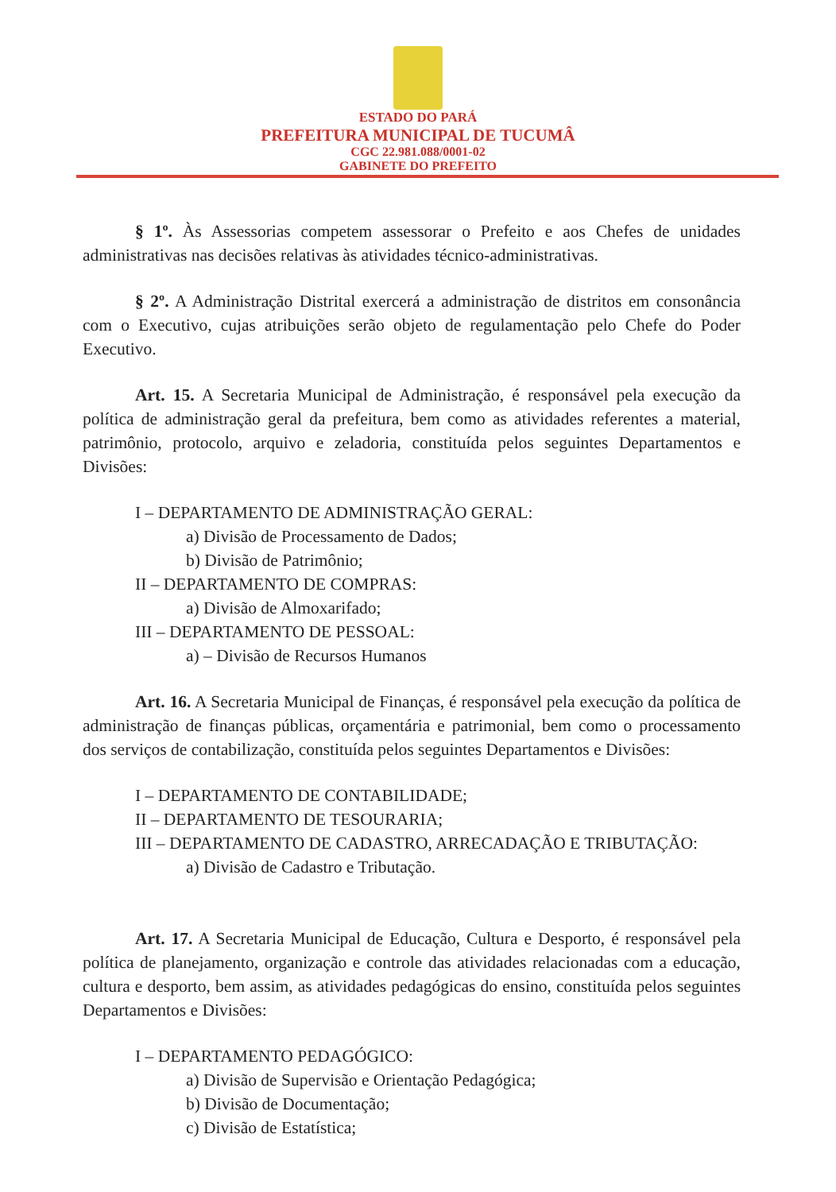ESTADO DO PARÁ
PREFEITURA MUNICIPAL DE TUCUMÂ
CGC 22.981.088/0001-02
GABINETE DO PREFEITO
§ 1º. Às Assessorias competem assessorar o Prefeito e aos Chefes de unidades administrativas nas decisões relativas às atividades técnico-administrativas.
§ 2º. A Administração Distrital exercerá a administração de distritos em consonância com o Executivo, cujas atribuições serão objeto de regulamentação pelo Chefe do Poder Executivo.
Art. 15. A Secretaria Municipal de Administração, é responsável pela execução da política de administração geral da prefeitura, bem como as atividades referentes a material, patrimônio, protocolo, arquivo e zeladoria, constituída pelos seguintes Departamentos e Divisões:
I – DEPARTAMENTO DE ADMINISTRAÇÃO GERAL:
a) Divisão de Processamento de Dados;
b) Divisão de Patrimônio;
II – DEPARTAMENTO DE COMPRAS:
a) Divisão de Almoxarifado;
III – DEPARTAMENTO DE PESSOAL:
a) – Divisão de Recursos Humanos
Art. 16. A Secretaria Municipal de Finanças, é responsável pela execução da política de administração de finanças públicas, orçamentária e patrimonial, bem como o processamento dos serviços de contabilização, constituída pelos seguintes Departamentos e Divisões:
I – DEPARTAMENTO DE CONTABILIDADE;
II – DEPARTAMENTO DE TESOURARIA;
III – DEPARTAMENTO DE CADASTRO, ARRECADAÇÃO E TRIBUTAÇÃO:
a) Divisão de Cadastro e Tributação.
Art. 17. A Secretaria Municipal de Educação, Cultura e Desporto, é responsável pela política de planejamento, organização e controle das atividades relacionadas com a educação, cultura e desporto, bem assim, as atividades pedagógicas do ensino, constituída pelos seguintes Departamentos e Divisões:
I – DEPARTAMENTO PEDAGÓGICO:
a) Divisão de Supervisão e Orientação Pedagógica;
b) Divisão de Documentação;
c) Divisão de Estatística;